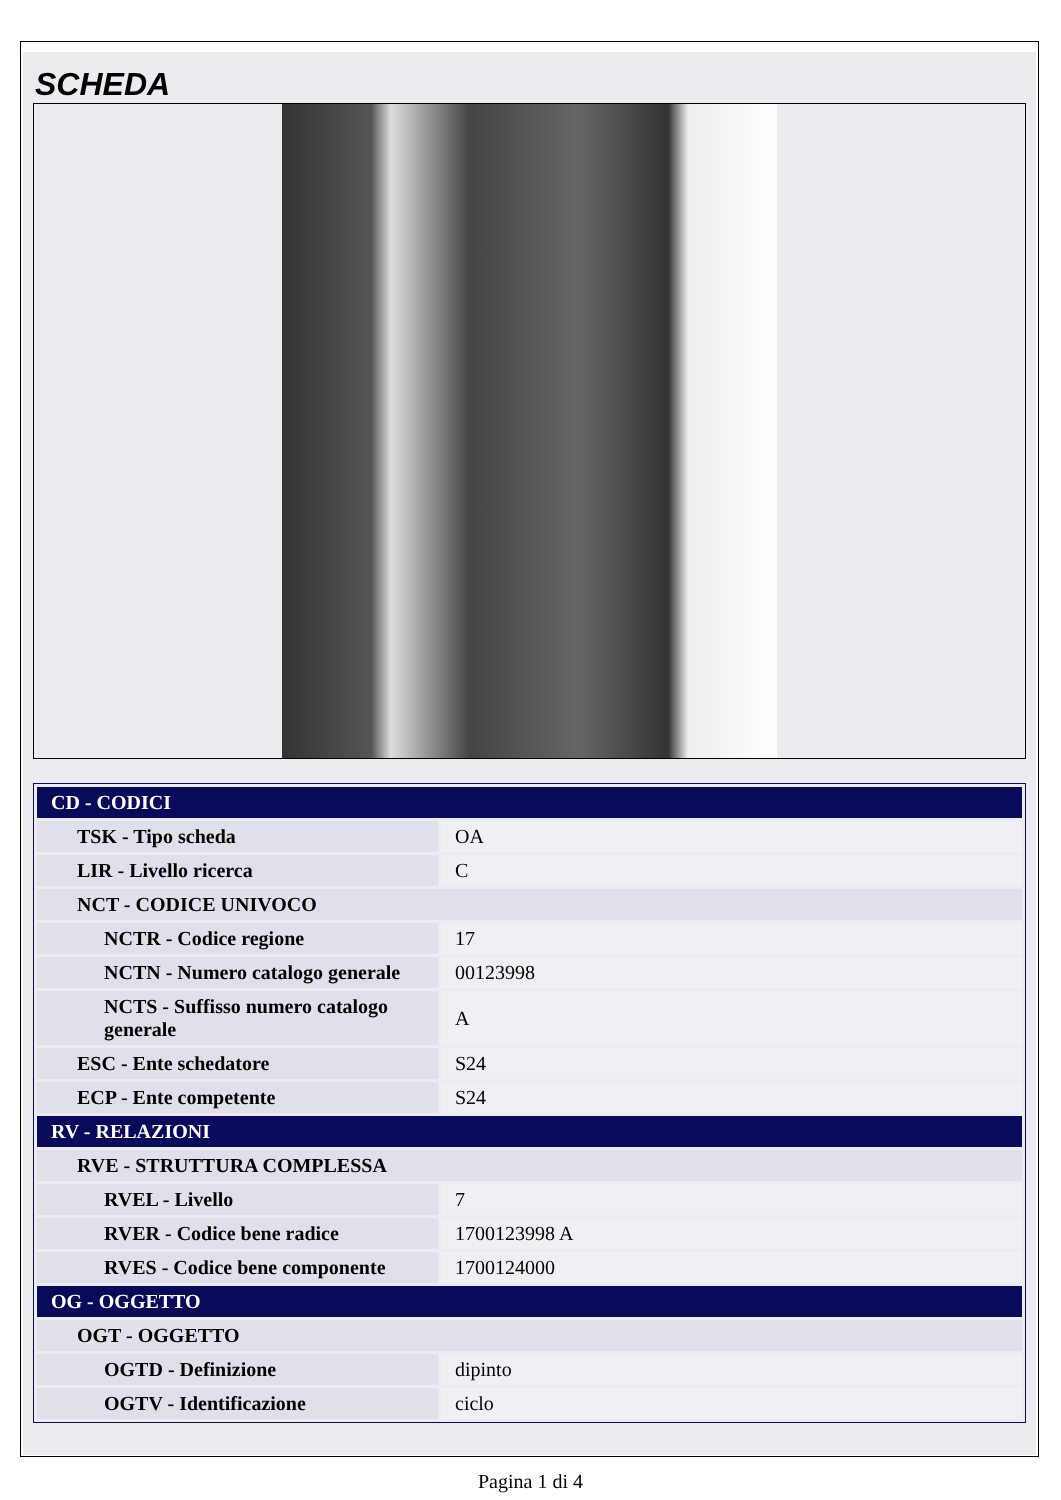SCHEDA
| CD - CODICI | |
| TSK - Tipo scheda | OA |
| LIR - Livello ricerca | C |
| NCT - CODICE UNIVOCO | |
| NCTR - Codice regione | 17 |
| NCTN - Numero catalogo generale | 00123998 |
| NCTS - Suffisso numero catalogo generale | A |
| ESC - Ente schedatore | S24 |
| ECP - Ente competente | S24 |
| RV - RELAZIONI | |
| RVE - STRUTTURA COMPLESSA | |
| RVEL - Livello | 7 |
| RVER - Codice bene radice | 1700123998 A |
| RVES - Codice bene componente | 1700124000 |
| OG - OGGETTO | |
| OGT - OGGETTO | |
| OGTD - Definizione | dipinto |
| OGTV - Identificazione | ciclo |
Pagina 1 di 4